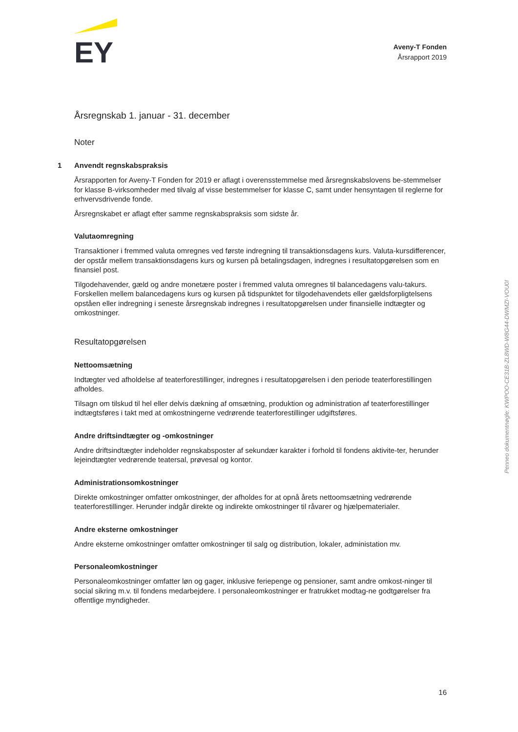EY
Aveny-T Fonden
Årsrapport 2019
Årsregnskab 1. januar - 31. december
Noter
1 Anvendt regnskabspraksis
Årsrapporten for Aveny-T Fonden for 2019 er aflagt i overensstemmelse med årsregnskabslovens be-stemmelser for klasse B-virksomheder med tilvalg af visse bestemmelser for klasse C, samt under hensyntagen til reglerne for erhvervsdrivende fonde.
Årsregnskabet er aflagt efter samme regnskabspraksis som sidste år.
Valutaomregning
Transaktioner i fremmed valuta omregnes ved første indregning til transaktionsdagens kurs. Valuta-kursdifferencer, der opstår mellem transaktionsdagens kurs og kursen på betalingsdagen, indregnes i resultatopgørelsen som en finansiel post.
Tilgodehavender, gæld og andre monetære poster i fremmed valuta omregnes til balancedagens valu-takurs. Forskellen mellem balancedagens kurs og kursen på tidspunktet for tilgodehavendets eller gældsforpligtelsens opståen eller indregning i seneste årsregnskab indregnes i resultatopgørelsen under finansielle indtægter og omkostninger.
Resultatopgørelsen
Nettoomsætning
Indtægter ved afholdelse af teaterforestillinger, indregnes i resultatopgørelsen i den periode teaterforestillingen afholdes.
Tilsagn om tilskud til hel eller delvis dækning af omsætning, produktion og administration af teaterforestillinger indtægtsføres i takt med at omkostningerne vedrørende teaterforestillinger udgiftsføres.
Andre driftsindtægter og -omkostninger
Andre driftsindtægter indeholder regnskabsposter af sekundær karakter i forhold til fondens aktivite-ter, herunder lejeindtægter vedrørende teatersal, prøvesal og kontor.
Administrationsomkostninger
Direkte omkostninger omfatter omkostninger, der afholdes for at opnå årets nettoomsætning vedrørende teaterforestillinger. Herunder indgår direkte og indirekte omkostninger til råvarer og hjælpematerialer.
Andre eksterne omkostninger
Andre eksterne omkostninger omfatter omkostninger til salg og distribution, lokaler, administation mv.
Personaleomkostninger
Personaleomkostninger omfatter løn og gager, inklusive feriepenge og pensioner, samt andre omkost-ninger til social sikring m.v. til fondens medarbejdere. I personaleomkostninger er fratrukket modtag-ne godtgørelser fra offentlige myndigheder.
16
Penneo dokumentnøgle: KWPOO-CE31B-ZL8WD-W8G44-DWMZI-VOU0I